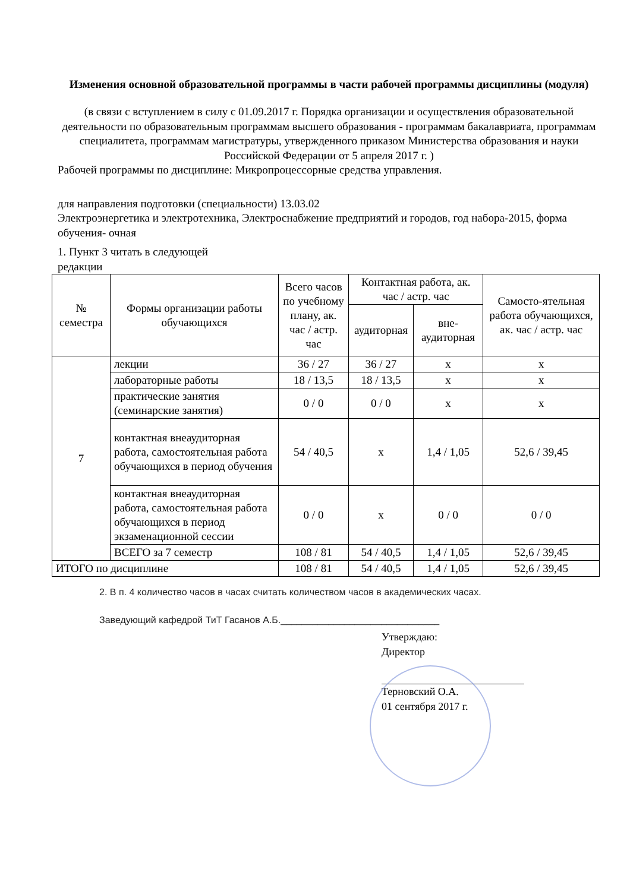Изменения основной образовательной программы в части рабочей программы дисциплины (модуля)
(в связи с вступлением в силу с 01.09.2017 г. Порядка организации и осуществления образовательной деятельности по образовательным программам высшего образования - программам бакалавриата, программам специалитета, программам магистратуры, утвержденного приказом Министерства образования и науки Российской Федерации от 5 апреля 2017 г. )
Рабочей программы по дисциплине: Микропроцессорные средства управления.
для направления подготовки (специальности) 13.03.02
Электроэнергетика и электротехника, Электроснабжение предприятий и городов, год набора-2015, форма обучения- очная
1. Пункт 3 читать в следующей
редакции
| № семестра | Формы организации работы обучающихся | Всего часов по учебному плану, ак. час / астр. час | Контактная работа, ак. час / астр. час | | Самосто-ятельная работа обучающихся, ак. час / астр. час |
| --- | --- | --- | --- | --- | --- |
| | | | аудиторная | вне-аудиторная | |
| 7 | лекции | 36 / 27 | 36 / 27 | x | x |
| | лабораторные работы | 18 / 13,5 | 18 / 13,5 | x | x |
| | практические занятия (семинарские занятия) | 0 / 0 | 0 / 0 | x | x |
| | контактная внеаудиторная работа, самостоятельная работа обучающихся в период обучения | 54 / 40,5 | x | 1,4 / 1,05 | 52,6 / 39,45 |
| | контактная внеаудиторная работа, самостоятельная работа обучающихся в период экзаменационной сессии | 0 / 0 | x | 0 / 0 | 0 / 0 |
| | ВСЕГО за 7 семестр | 108 / 81 | 54 / 40,5 | 1,4 / 1,05 | 52,6 / 39,45 |
| ИТОГО по дисциплине | | 108 / 81 | 54 / 40,5 | 1,4 / 1,05 | 52,6 / 39,45 |
2. В п. 4 количество часов в часах считать количеством часов в академических часах.
Заведующий кафедрой ТиТ Гасанов А.Б.______________________________
Утверждаю:
Директор
Терновский О.А.
01 сентября 2017 г.